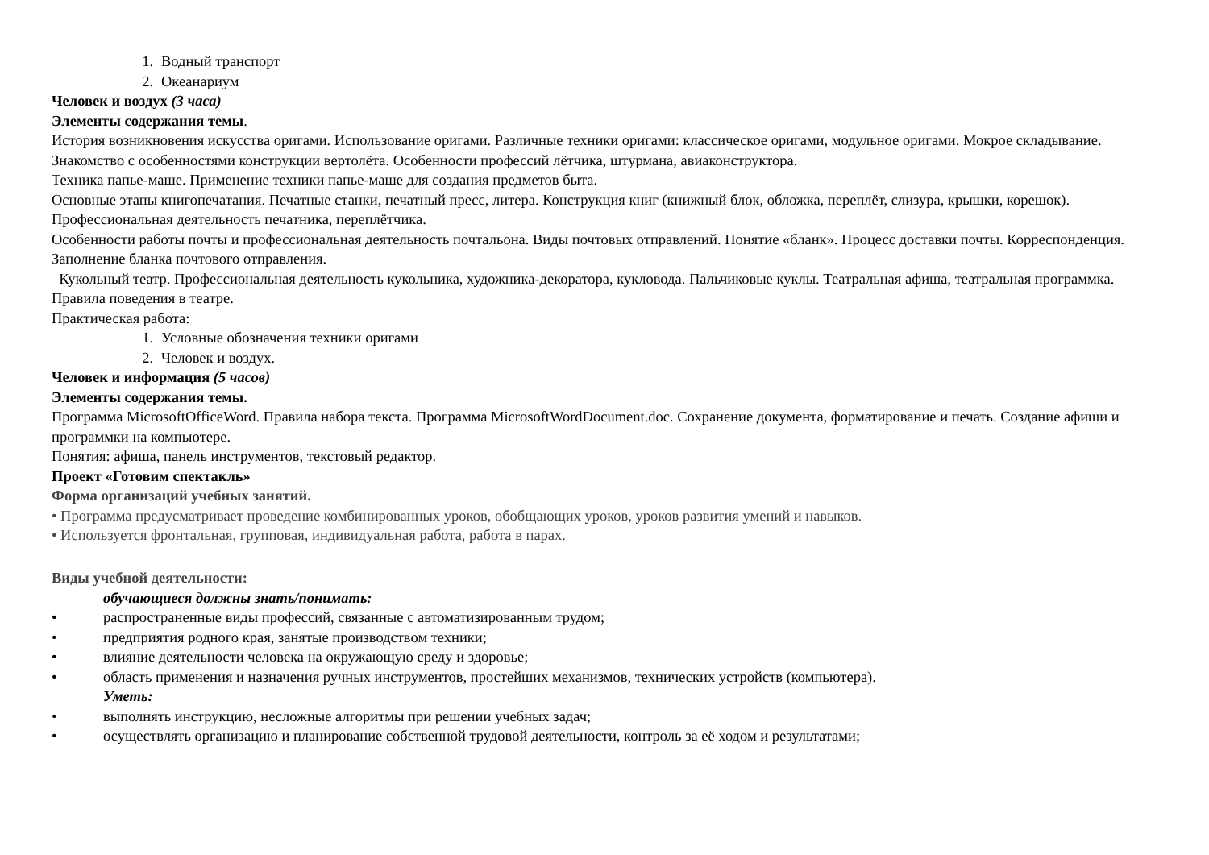1. Водный транспорт
2. Океанариум
Человек и воздух (3 часа)
Элементы содержания темы.
История возникновения искусства оригами. Использование оригами. Различные техники оригами: классическое оригами, модульное оригами. Мокрое складывание.
Знакомство с особенностями конструкции вертолёта. Особенности профессий лётчика, штурмана, авиаконструктора.
Техника папье-маше. Применение техники папье-маше для создания предметов быта.
Основные этапы книгопечатания. Печатные станки, печатный пресс, литера. Конструкция книг (книжный блок, обложка, переплёт, слизура, крышки, корешок). Профессиональная деятельность печатника, переплётчика.
Особенности работы почты и профессиональная деятельность почтальона. Виды почтовых отправлений. Понятие «бланк». Процесс доставки почты. Корреспонденция. Заполнение бланка почтового отправления.
Кукольный театр. Профессиональная деятельность кукольника, художника-декоратора, кукловода. Пальчиковые куклы. Театральная афиша, театральная программка. Правила поведения в театре.
Практическая работа:
1. Условные обозначения техники оригами
2. Человек и воздух.
Человек и информация (5 часов)
Элементы содержания темы.
Программа MicrosoftOfficeWord. Правила набора текста. Программа MicrosoftWordDocument.doc. Сохранение документа, форматирование и печать. Создание афиши и программки на компьютере.
Понятия: афиша, панель инструментов, текстовый редактор.
Проект «Готовим спектакль»
Форма организаций учебных занятий.
• Программа предусматривает проведение комбинированных уроков, обобщающих уроков, уроков развития умений и навыков.
• Используется фронтальная, групповая, индивидуальная работа, работа в парах.
Виды учебной деятельности:
обучающиеся должны знать/понимать:
• распространенные виды профессий, связанные с автоматизированным трудом;
• предприятия родного края, занятые производством техники;
• влияние деятельности человека на окружающую среду и здоровье;
• область применения и назначения ручных инструментов, простейших механизмов, технических устройств (компьютера).
Уметь:
• выполнять инструкцию, несложные алгоритмы при решении учебных задач;
• осуществлять организацию и планирование собственной трудовой деятельности, контроль за её ходом и результатами;